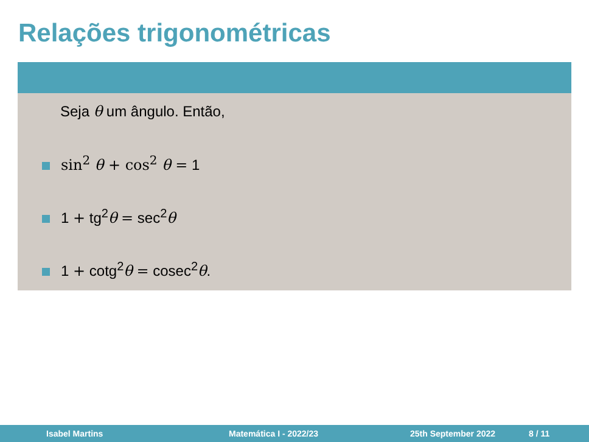Relações trigonométricas
Seja θ um ângulo. Então,
sin<sup>2</sup> θ + cos<sup>2</sup> θ = 1
1 + tg<sup>2</sup>θ = sec<sup>2</sup>θ
1 + cotg<sup>2</sup>θ = cosec<sup>2</sup>θ.
Isabel Martins Matemática I - 2022/23 25th September 2022 8 / 11